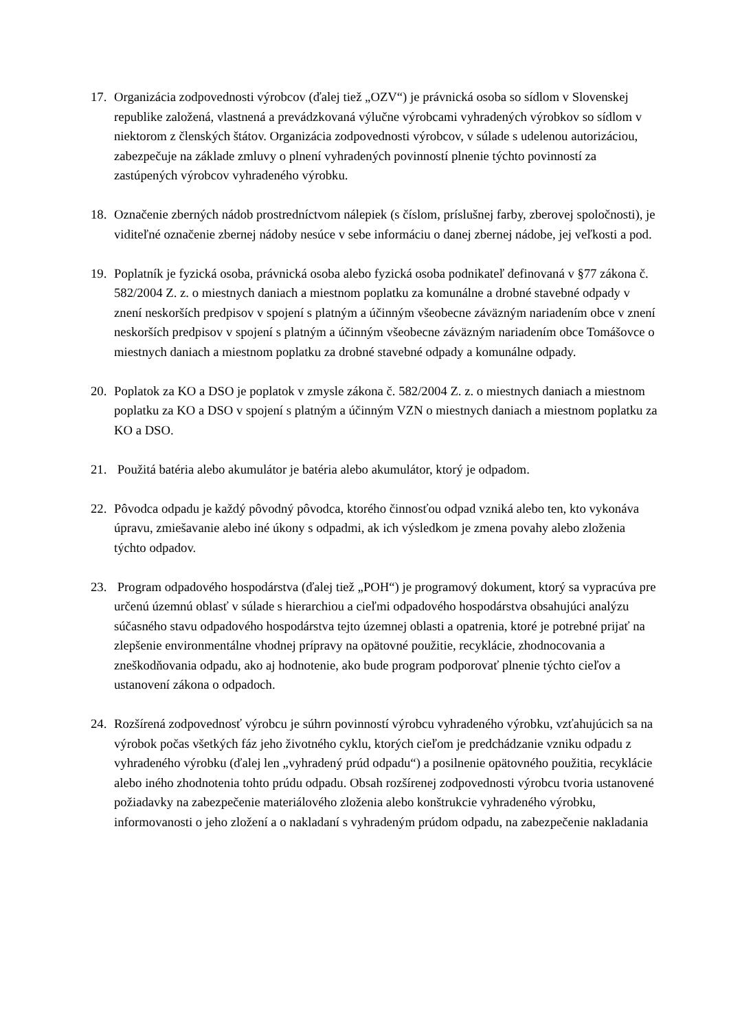17. Organizácia zodpovednosti výrobcov (ďalej tiež „OZV“) je právnická osoba so sídlom v Slovenskej republike založená, vlastnená a prevádzkovaná výlučne výrobcami vyhradených výrobkov so sídlom v niektorom z členských štátov. Organizácia zodpovednosti výrobcov, v súlade s udelenou autorizáciou, zabezpečuje na základe zmluvy o plnení vyhradených povinností plnenie týchto povinností za zastúpených výrobcov vyhradeného výrobku.
18. Označenie zberných nádob prostredníctvom nálepiek (s číslom, príslušnej farby, zberovej spoločnosti), je viditeľné označenie zbernej nádoby nesúce v sebe informáciu o danej zbernej nádobe, jej veľkosti a pod.
19. Poplatník je fyzická osoba, právnická osoba alebo fyzická osoba podnikateľ definovaná v §77 zákona č. 582/2004 Z. z. o miestnych daniach a miestnom poplatku za komunálne a drobné stavebné odpady v znení neskorších predpisov v spojení s platným a účinným všeobecne záväzným nariadením obce v znení neskorších predpisov v spojení s platným a účinným všeobecne záväzným nariadením obce Tomášovce o miestnych daniach a miestnom poplatku za drobné stavebné odpady a komunálne odpady.
20. Poplatok za KO a DSO je poplatok v zmysle zákona č. 582/2004 Z. z. o miestnych daniach a miestnom poplatku za KO a DSO v spojení s platným a účinným VZN o miestnych daniach a miestnom poplatku za KO a DSO.
21. Použitá batéria alebo akumulátor je batéria alebo akumulátor, ktorý je odpadom.
22. Pôvodca odpadu je každý pôvodný pôvodca, ktorého činnosťou odpad vzniká alebo ten, kto vykonáva úpravu, zmiešavanie alebo iné úkony s odpadmi, ak ich výsledkom je zmena povahy alebo zloženia týchto odpadov.
23. Program odpadového hospodárstva (ďalej tiež „POH“) je programový dokument, ktorý sa vypracúva pre určenú územnú oblasť v súlade s hierarchiou a cieľmi odpadového hospodárstva obsahujúci analýzu súčasného stavu odpadového hospodárstva tejto územnej oblasti a opatrenia, ktoré je potrebné prijať na zlepšenie environmentálne vhodnej prípravy na opätovné použitie, recyklácie, zhodnocovania a zneškodňovania odpadu, ako aj hodnotenie, ako bude program podporovať plnenie týchto cieľov a ustanovení zákona o odpadoch.
24. Rozšírená zodpovednosť výrobcu je súhrn povinností výrobcu vyhradeného výrobku, vzťahujúcich sa na výrobok počas všetkých fáz jeho životného cyklu, ktorých cieľom je predchádzanie vzniku odpadu z vyhradeného výrobku (ďalej len „vyhradený prúd odpadu“) a posilnenie opätovného použitia, recyklácie alebo iného zhodnotenia tohto prúdu odpadu. Obsah rozšírenej zodpovednosti výrobcu tvoria ustanovené požiadavky na zabezpečenie materiálového zloženia alebo konštrukcie vyhradeného výrobku, informovanosti o jeho zložení a o nakladaní s vyhradeným prúdom odpadu, na zabezpečenie nakladania